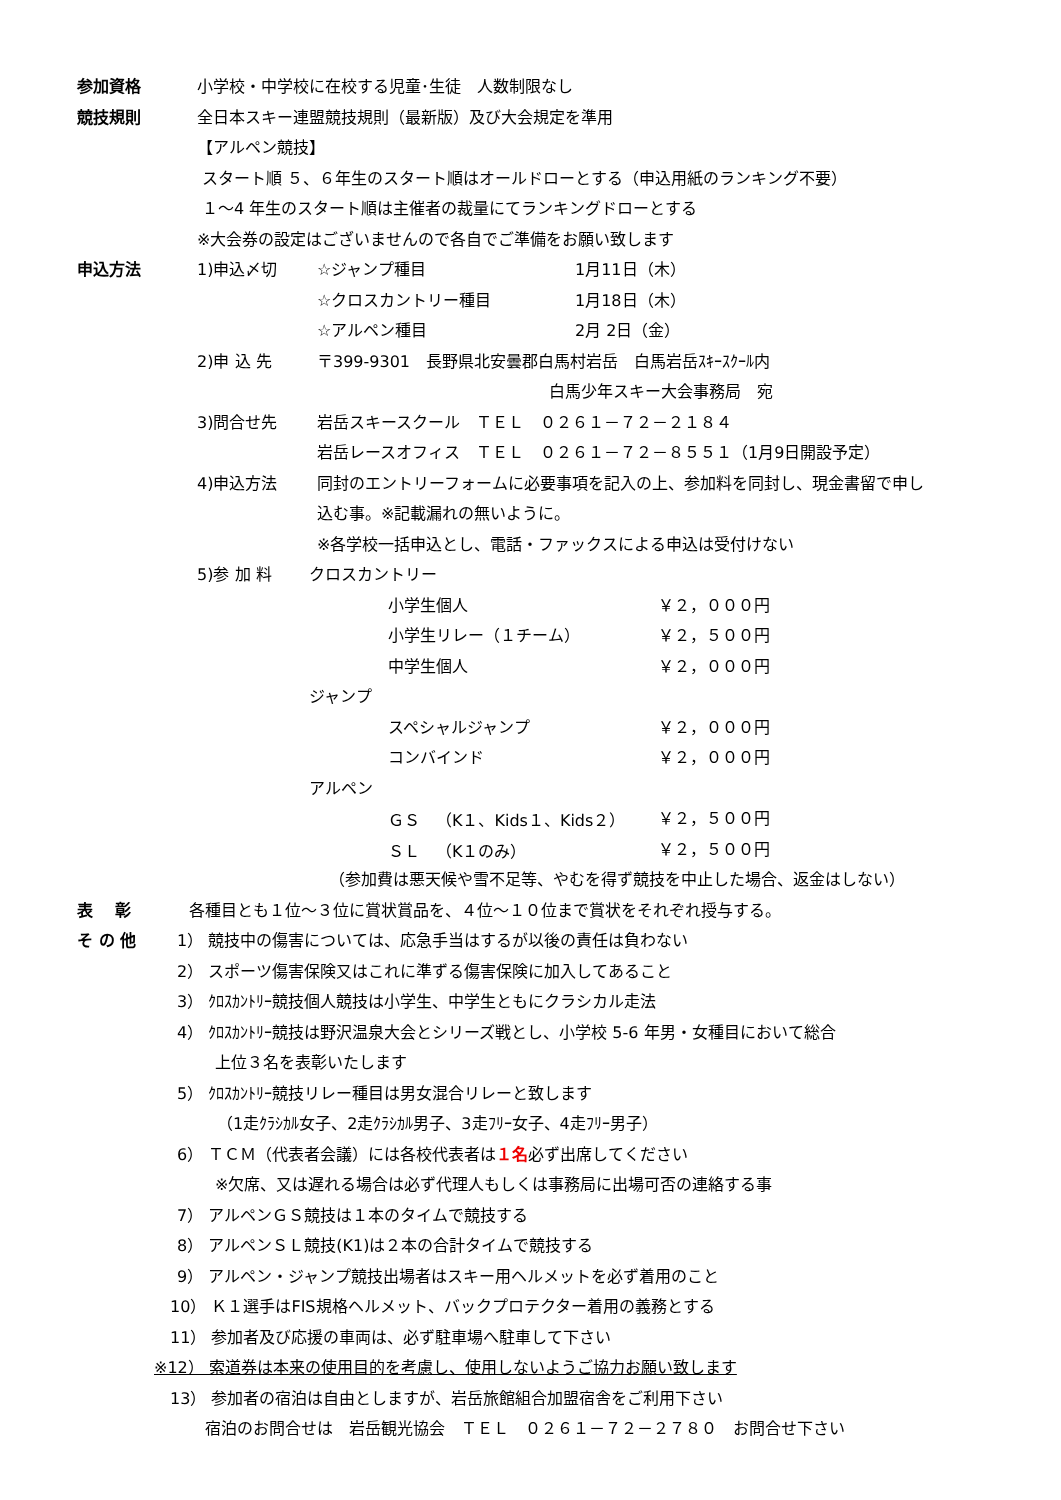参加資格 小学校・中学校に在校する児童･生徒　人数制限なし
競技規則 全日本スキー連盟競技規則（最新版）及び大会規定を準用
【アルペン競技】
スタート順 ５、６年生のスタート順はオールドローとする（申込用紙のランキング不要）
１～4 年生のスタート順は主催者の裁量にてランキングドローとする
※大会券の設定はございませんので各自でご準備をお願い致します
申込方法 1)申込〆切 ☆ジャンプ種目 1月11日（木）
☆クロスカントリー種目 1月18日（木）
☆アルペン種目 2月 2日（金）
2)申 込 先 〒399-9301　長野県北安曇郡白馬村岩岳　白馬岩岳ｽｷｰｽｸｰﾙ内
白馬少年スキー大会事務局　宛
3)問合せ先 岩岳スキースクール　ＴＥＬ　０２６１－７２－２１８４
岩岳レースオフィス　ＴＥＬ　０２６１－７２－８５５１（1月9日開設予定）
4)申込方法 同封のエントリーフォームに必要事項を記入の上、参加料を同封し、現金書留で申し
込む事。※記載漏れの無いように。
※各学校一括申込とし、電話・ファックスによる申込は受付けない
5)参 加 料 クロスカントリー
小学生個人 ￥２，０００円
小学生リレー（１チーム） ￥２，５００円
中学生個人 ￥２，０００円
ジャンプ
スペシャルジャンプ ￥２，０００円
コンバインド ￥２，０００円
アルペン
ＧＳ　（K１、Kids１、Kids２） ￥２，５００円
ＳＬ　（K１のみ） ￥２，５００円
（参加費は悪天候や雪不足等、やむを得ず競技を中止した場合、返金はしない）
表　 彰 各種目とも１位～３位に賞状賞品を、４位～１０位まで賞状をそれぞれ授与する。
そ の 他 1） 競技中の傷害については、応急手当はするが以後の責任は負わない
2） スポーツ傷害保険又はこれに準ずる傷害保険に加入してあること
3） ｸﾛｽｶﾝﾄﾘｰ競技個人競技は小学生、中学生ともにクラシカル走法
4） ｸﾛｽｶﾝﾄﾘｰ競技は野沢温泉大会とシリーズ戦とし、小学校 5-6 年男・女種目において総合
上位３名を表彰いたします
5） ｸﾛｽｶﾝﾄﾘｰ競技リレー種目は男女混合リレーと致します
（1走ｸﾗｼｶﾙ女子、2走ｸﾗｼｶﾙ男子、3走ﾌﾘｰ女子、4走ﾌﾘｰ男子）
6） ＴＣＭ（代表者会議）には各校代表者は１名必ず出席してください
※欠席、又は遅れる場合は必ず代理人もしくは事務局に出場可否の連絡する事
7） アルペンＧＳ競技は１本のタイムで競技する
8） アルペンＳＬ競技(K1)は２本の合計タイムで競技する
9） アルペン・ジャンプ競技出場者はスキー用ヘルメットを必ず着用のこと
10） Ｋ１選手はFIS規格ヘルメット、バックプロテクター着用の義務とする
11） 参加者及び応援の車両は、必ず駐車場へ駐車して下さい
※12） 索道券は本来の使用目的を考慮し、使用しないようご協力お願い致します
13） 参加者の宿泊は自由としますが、岩岳旅館組合加盟宿舎をご利用下さい
宿泊のお問合せは　岩岳観光協会　ＴＥＬ　０２６１－７２－２７８０　お問合せ下さい